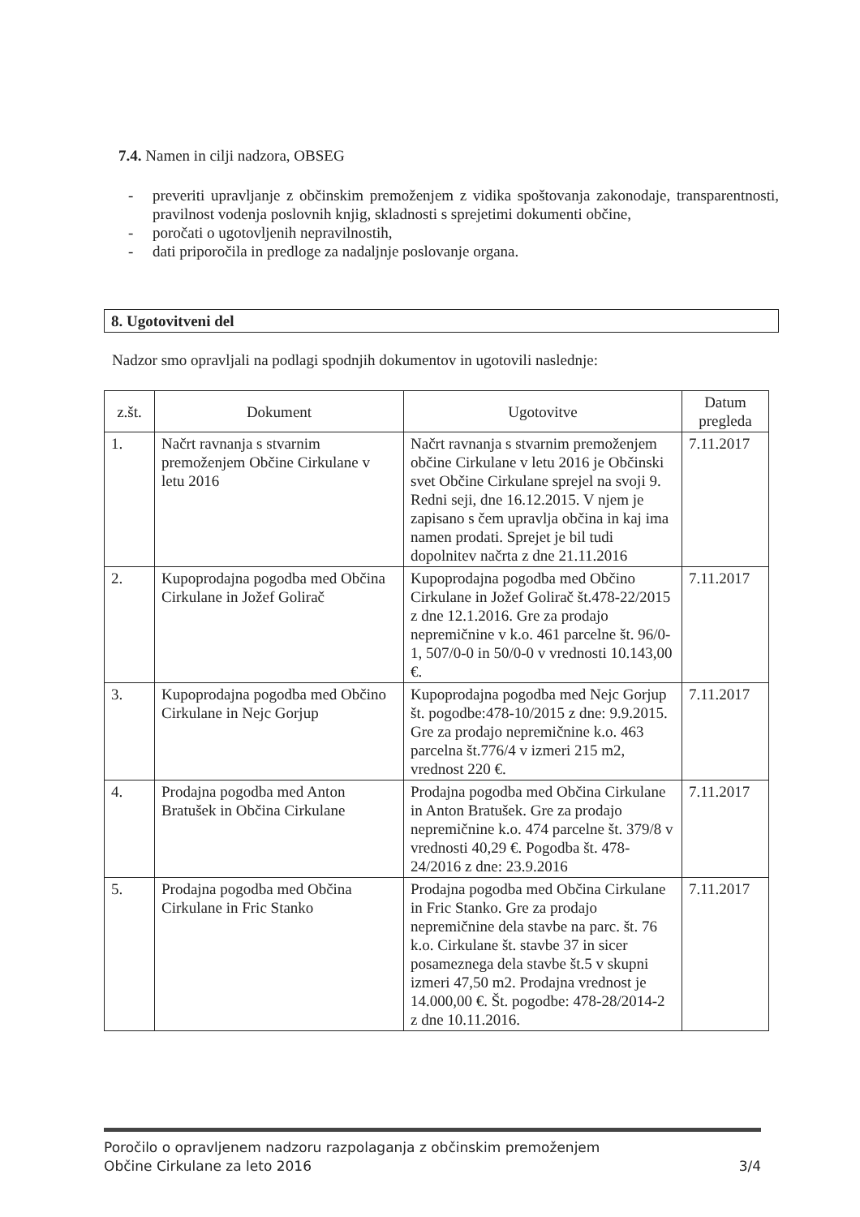7.4. Namen in cilji nadzora, OBSEG
- preveriti upravljanje z občinskim premoženjem z vidika spoštovanja zakonodaje, transparentnosti, pravilnost vodenja poslovnih knjig, skladnosti s sprejetimi dokumenti občine,
- poročati o ugotovljenih nepravilnostih,
- dati priporočila in predloge za nadaljnje poslovanje organa.
8. Ugotovitveni del
Nadzor smo opravljali na podlagi spodnjih dokumentov in ugotovili naslednje:
| z.št. | Dokument | Ugotovitve | Datum pregleda |
| --- | --- | --- | --- |
| 1. | Načrt ravnanja s stvarnim premoženjem Občine Cirkulane v letu 2016 | Načrt ravnanja s stvarnim premoženjem občine Cirkulane v letu 2016 je Občinski svet Občine Cirkulane sprejel na svoji 9. Redni seji, dne 16.12.2015. V njem je zapisano s čem upravlja občina in kaj ima namen prodati. Sprejet je bil tudi dopolnitev načrta z dne 21.11.2016 | 7.11.2017 |
| 2. | Kupoprodajna pogodba med Občina Cirkulane in Jožef Golirač | Kupoprodajna pogodba med Občino Cirkulane in Jožef Golirač št.478-22/2015 z dne 12.1.2016. Gre za prodajo nepremičnine v k.o. 461 parcelne št. 96/0-1, 507/0-0 in 50/0-0 v vrednosti 10.143,00 €. | 7.11.2017 |
| 3. | Kupoprodajna pogodba med Občino Cirkulane in Nejc Gorjup | Kupoprodajna pogodba med Nejc Gorjup št. pogodbe:478-10/2015 z dne: 9.9.2015. Gre za prodajo nepremičnine k.o. 463 parcelna št.776/4 v izmeri 215 m2, vrednost 220 €. | 7.11.2017 |
| 4. | Prodajna pogodba med Anton Bratušek in Občina Cirkulane | Prodajna pogodba med Občina Cirkulane in Anton Bratušek. Gre za prodajo nepremičnine k.o. 474 parcelne št. 379/8 v vrednosti 40,29 €. Pogodba št. 478-24/2016 z dne: 23.9.2016 | 7.11.2017 |
| 5. | Prodajna pogodba med Občina Cirkulane in Fric Stanko | Prodajna pogodba med Občina Cirkulane in Fric Stanko. Gre za prodajo nepremičnine dela stavbe na parc. št. 76 k.o. Cirkulane št. stavbe 37 in sicer posameznega dela stavbe št.5 v skupni izmeri 47,50 m2. Prodajna vrednost je 14.000,00 €. Št. pogodbe: 478-28/2014-2 z dne 10.11.2016. | 7.11.2017 |
Poročilo o opravljenem nadzoru razpolaganja z občinskim premoženjem
Občine Cirkulane za leto 2016
3/4